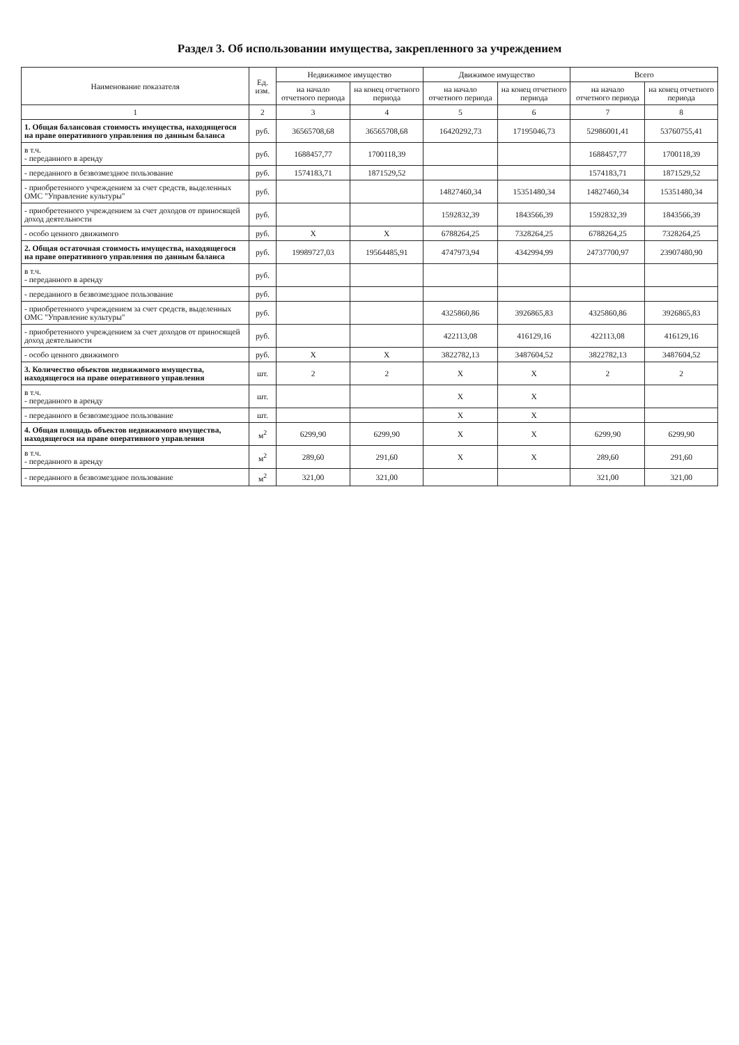Раздел 3. Об использовании имущества, закрепленного за учреждением
| Наименование показателя | Ед. изм. | Недвижимое имущество | | Движимое имущество | | Всего | |
| --- | --- | --- | --- | --- | --- | --- | --- |
| | | на начало отчетного периода | на конец отчетного периода | на начало отчетного периода | на конец отчетного периода | на начало отчетного периода | на конец отчетного периода |
| 1 | 2 | 3 | 4 | 5 | 6 | 7 | 8 |
| 1. Общая балансовая стоимость имущества, находящегося на праве оперативного управления по данным баланса | руб. | 36565708,68 | 36565708,68 | 16420292,73 | 17195046,73 | 52986001,41 | 53760755,41 |
| в т.ч. - переданного в аренду | руб. | 1688457,77 | 1700118,39 | | | 1688457,77 | 1700118,39 |
| - переданного в безвозмездное пользование | руб. | 1574183,71 | 1871529,52 | | | 1574183,71 | 1871529,52 |
| - приобретенного учреждением за счет средств, выделенных ОМС "Управление культуры" | руб. | | | 14827460,34 | 15351480,34 | 14827460,34 | 15351480,34 |
| - приобретенного учреждением за счет доходов от приносящей доход деятельности | руб. | | | 1592832,39 | 1843566,39 | 1592832,39 | 1843566,39 |
| - особо ценного движимого | руб. | X | X | 6788264,25 | 7328264,25 | 6788264,25 | 7328264,25 |
| 2. Общая остаточная стоимость имущества, находящегося на праве оперативного управления по данным баланса | руб. | 19989727,03 | 19564485,91 | 4747973,94 | 4342994,99 | 24737700,97 | 23907480,90 |
| в т.ч. - переданного в аренду | руб. | | | | | | |
| - переданного в безвозмездное пользование | руб. | | | | | | |
| - приобретенного учреждением за счет средств, выделенных ОМС "Управление культуры" | руб. | | | 4325860,86 | 3926865,83 | 4325860,86 | 3926865,83 |
| - приобретенного учреждением за счет доходов от приносящей доход деятельности | руб. | | | 422113,08 | 416129,16 | 422113,08 | 416129,16 |
| - особо ценного движимого | руб. | X | X | 3822782,13 | 3487604,52 | 3822782,13 | 3487604,52 |
| 3. Количество объектов недвижимого имущества, находящегося на праве оперативного управления | шт. | 2 | 2 | X | X | 2 | 2 |
| в т.ч. - переданного в аренду | шт. | | | X | X | | |
| - переданного в безвозмездное пользование | шт. | | | X | X | | |
| 4. Общая площадь объектов недвижимого имущества, находящегося на праве оперативного управления | м<sup>2</sup> | 6299,90 | 6299,90 | X | X | 6299,90 | 6299,90 |
| в т.ч. - переданного в аренду | м<sup>2</sup> | 289,60 | 291,60 | X | X | 289,60 | 291,60 |
| - переданного в безвозмездное пользование | м<sup>2</sup> | 321,00 | 321,00 | | | 321,00 | 321,00 |